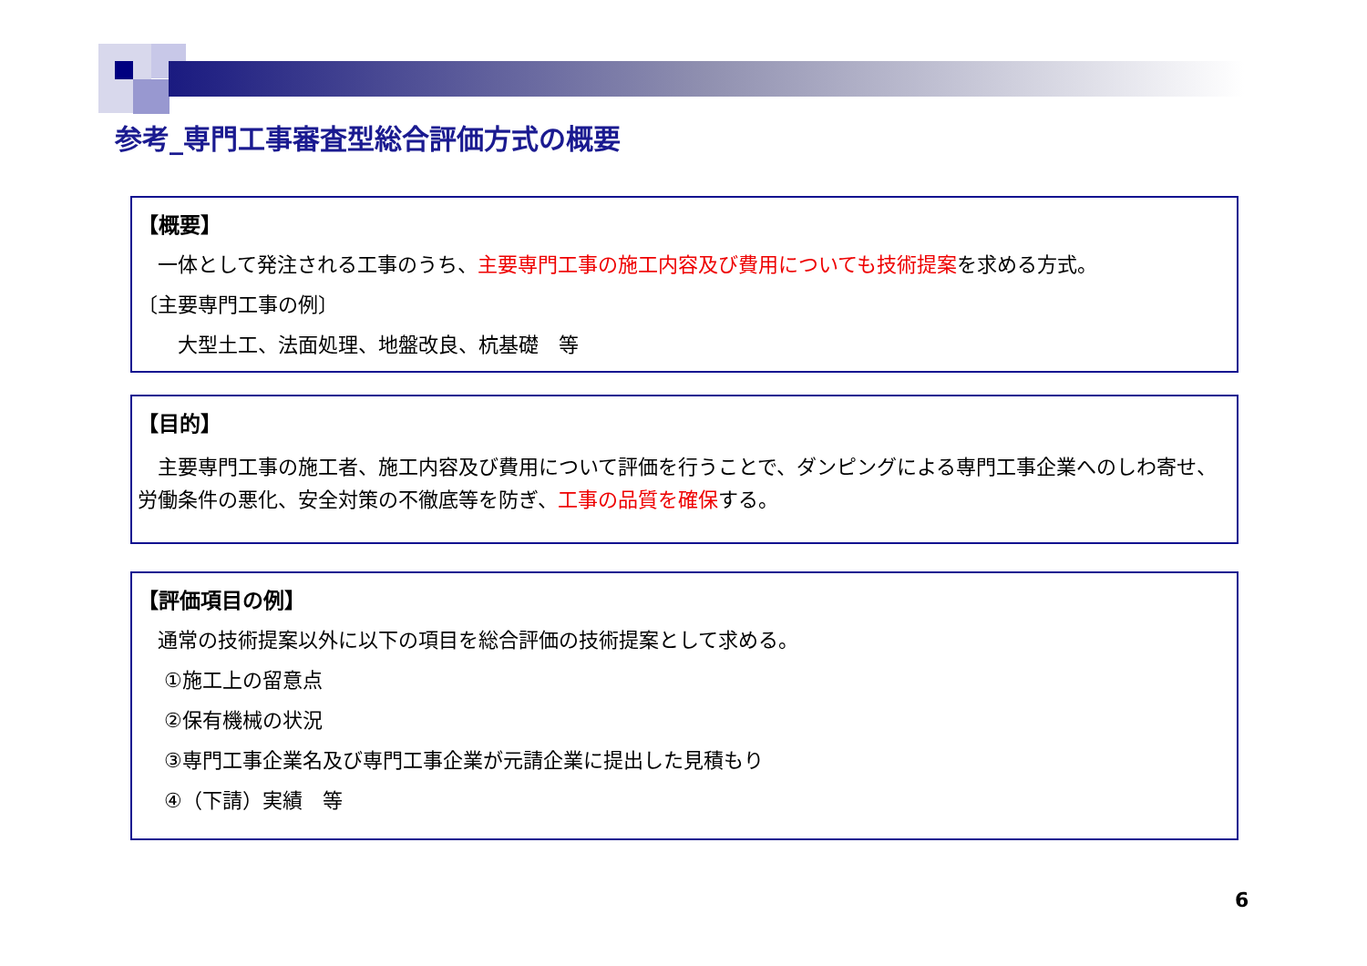参考_専門工事審査型総合評価方式の概要
【概要】
　一体として発注される工事のうち、主要専門工事の施工内容及び費用についても技術提案を求める方式。
〔主要専門工事の例〕
　　大型土工、法面処理、地盤改良、杭基礎　等
【目的】
　主要専門工事の施工者、施工内容及び費用について評価を行うことで、ダンピングによる専門工事企業へのしわ寄せ、労働条件の悪化、安全対策の不徹底等を防ぎ、工事の品質を確保する。
【評価項目の例】
　通常の技術提案以外に以下の項目を総合評価の技術提案として求める。
　 ①施工上の留意点
　 ②保有機械の状況
　 ③専門工事企業名及び専門工事企業が元請企業に提出した見積もり
　 ④（下請）実績　等
6